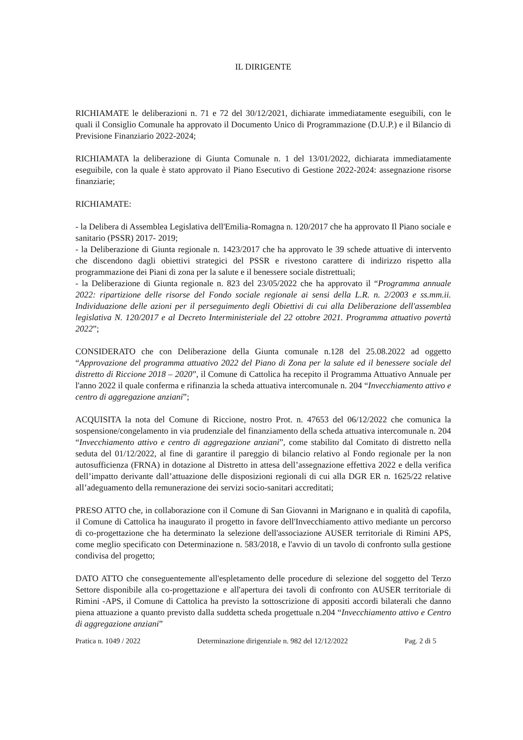IL DIRIGENTE
RICHIAMATE le deliberazioni n. 71 e 72 del 30/12/2021, dichiarate immediatamente eseguibili, con le quali il Consiglio Comunale ha approvato il Documento Unico di Programmazione (D.U.P.) e il Bilancio di Previsione Finanziario 2022-2024;
RICHIAMATA la deliberazione di Giunta Comunale n. 1 del 13/01/2022, dichiarata immediatamente eseguibile, con la quale è stato approvato il Piano Esecutivo di Gestione 2022-2024: assegnazione risorse finanziarie;
RICHIAMATE:
- la Delibera di Assemblea Legislativa dell'Emilia-Romagna n. 120/2017 che ha approvato Il Piano sociale e sanitario (PSSR) 2017- 2019;
- la Deliberazione di Giunta regionale n. 1423/2017 che ha approvato le 39 schede attuative di intervento che discendono dagli obiettivi strategici del PSSR e rivestono carattere di indirizzo rispetto alla programmazione dei Piani di zona per la salute e il benessere sociale distrettuali;
- la Deliberazione di Giunta regionale n. 823 del 23/05/2022 che ha approvato il “Programma annuale 2022: ripartizione delle risorse del Fondo sociale regionale ai sensi della L.R. n. 2/2003 e ss.mm.ii. Individuazione delle azioni per il perseguimento degli Obiettivi di cui alla Deliberazione dell'assemblea legislativa N. 120/2017 e al Decreto Interministeriale del 22 ottobre 2021. Programma attuativo povertà 2022”;
CONSIDERATO che con Deliberazione della Giunta comunale n.128 del 25.08.2022 ad oggetto “Approvazione del programma attuativo 2022 del Piano di Zona per la salute ed il benessere sociale del distretto di Riccione 2018 – 2020”, il Comune di Cattolica ha recepito il Programma Attuativo Annuale per l'anno 2022 il quale conferma e rifinanzia la scheda attuativa intercomunale n. 204 “Invecchiamento attivo e centro di aggregazione anziani”;
ACQUISITA la nota del Comune di Riccione, nostro Prot. n. 47653 del 06/12/2022 che comunica la sospensione/congelamento in via prudenziale del finanziamento della scheda attuativa intercomunale n. 204 “Invecchiamento attivo e centro di aggregazione anziani”, come stabilito dal Comitato di distretto nella seduta del 01/12/2022, al fine di garantire il pareggio di bilancio relativo al Fondo regionale per la non autosufficienza (FRNA) in dotazione al Distretto in attesa dell’assegnazione effettiva 2022 e della verifica dell’impatto derivante dall’attuazione delle disposizioni regionali di cui alla DGR ER n. 1625/22 relative all’adeguamento della remunerazione dei servizi socio-sanitari accreditati;
PRESO ATTO che, in collaborazione con il Comune di San Giovanni in Marignano e in qualità di capofila, il Comune di Cattolica ha inaugurato il progetto in favore dell'Invecchiamento attivo mediante un percorso di co-progettazione che ha determinato la selezione dell'associazione AUSER territoriale di Rimini APS, come meglio specificato con Determinazione n. 583/2018, e l'avvio di un tavolo di confronto sulla gestione condivisa del progetto;
DATO ATTO che conseguentemente all'espletamento delle procedure di selezione del soggetto del Terzo Settore disponibile alla co-progettazione e all'apertura dei tavoli di confronto con AUSER territoriale di Rimini -APS, il Comune di Cattolica ha previsto la sottoscrizione di appositi accordi bilaterali che danno piena attuazione a quanto previsto dalla suddetta scheda progettuale n.204 “Invecchiamento attivo e Centro di aggregazione anziani”
Pratica n. 1049 / 2022 Determinazione dirigenziale n. 982 del 12/12/2022 Pag. 2 di 5